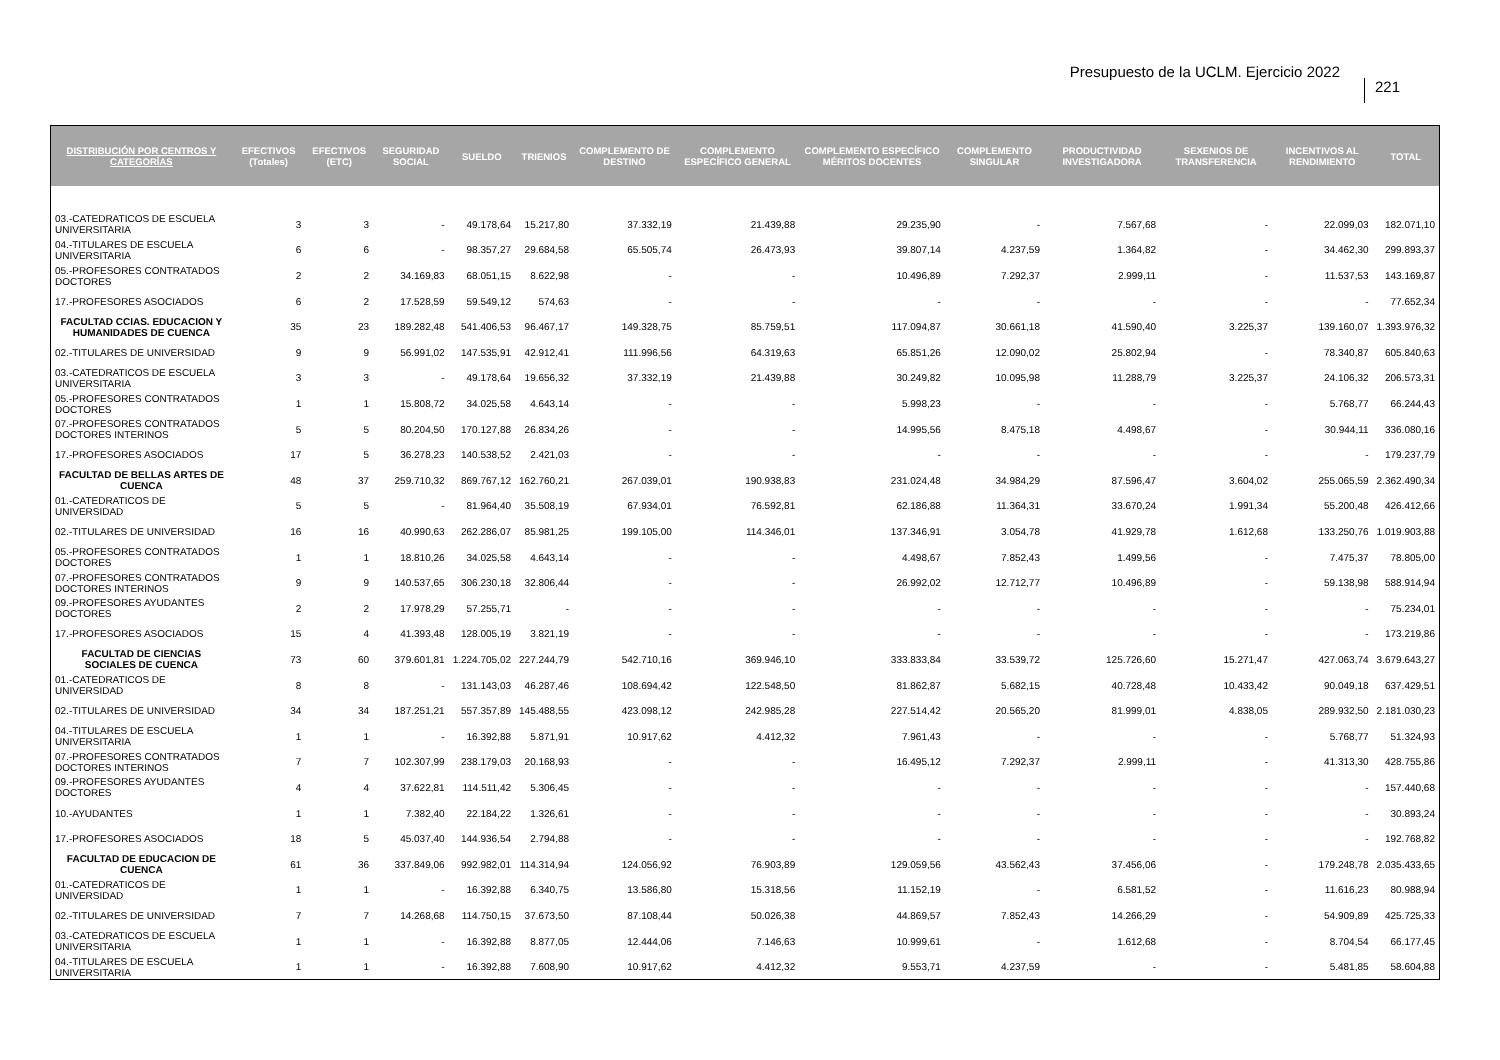Presupuesto de la UCLM. Ejercicio 2022
221
| DISTRIBUCIÓN POR CENTROS Y CATEGORÍAS | EFECTIVOS (Totales) | EFECTIVOS (ETC) | SEGURIDAD SOCIAL | SUELDO | TRIENIOS | COMPLEMENTO DE DESTINO | COMPLEMENTO ESPECÍFICO GENERAL | COMPLEMENTO ESPECÍFICO MÉRITOS DOCENTES | COMPLEMENTO SINGULAR | PRODUCTIVIDAD INVESTIGADORA | SEXENIOS DE TRANSFERENCIA | INCENTIVOS AL RENDIMIENTO | TOTAL |
| --- | --- | --- | --- | --- | --- | --- | --- | --- | --- | --- | --- | --- | --- |
| 03.-CATEDRATICOS DE ESCUELA UNIVERSITARIA | 3 | 3 | - | 49.178,64 | 15.217,80 | 37.332,19 | 21.439,88 | 29.235,90 | - | 7.567,68 | - | 22.099,03 | 182.071,10 |
| 04.-TITULARES DE ESCUELA UNIVERSITARIA | 6 | 6 | - | 98.357,27 | 29.684,58 | 65.505,74 | 26.473,93 | 39.807,14 | 4.237,59 | 1.364,82 | - | 34.462,30 | 299.893,37 |
| 05.-PROFESORES CONTRATADOS DOCTORES | 2 | 2 | 34.169,83 | 68.051,15 | 8.622,98 | - | - | 10.496,89 | 7.292,37 | 2.999,11 | - | 11.537,53 | 143.169,87 |
| 17.-PROFESORES ASOCIADOS | 6 | 2 | 17.528,59 | 59.549,12 | 574,63 | - | - | - | - | - | - | - | 77.652,34 |
| FACULTAD CCIAS. EDUCACION Y HUMANIDADES DE CUENCA | 35 | 23 | 189.282,48 | 541.406,53 | 96.467,17 | 149.328,75 | 85.759,51 | 117.094,87 | 30.661,18 | 41.590,40 | 3.225,37 | 139.160,07 | 1.393.976,32 |
| 02.-TITULARES DE UNIVERSIDAD | 9 | 9 | 56.991,02 | 147.535,91 | 42.912,41 | 111.996,56 | 64.319,63 | 65.851,26 | 12.090,02 | 25.802,94 | - | 78.340,87 | 605.840,63 |
| 03.-CATEDRATICOS DE ESCUELA UNIVERSITARIA | 3 | 3 | - | 49.178,64 | 19.656,32 | 37.332,19 | 21.439,88 | 30.249,82 | 10.095,98 | 11.288,79 | 3.225,37 | 24.106,32 | 206.573,31 |
| 05.-PROFESORES CONTRATADOS DOCTORES | 1 | 1 | 15.808,72 | 34.025,58 | 4.643,14 | - | - | 5.998,23 | - | - | - | 5.768,77 | 66.244,43 |
| 07.-PROFESORES CONTRATADOS DOCTORES INTERINOS | 5 | 5 | 80.204,50 | 170.127,88 | 26.834,26 | - | - | 14.995,56 | 8.475,18 | 4.498,67 | - | 30.944,11 | 336.080,16 |
| 17.-PROFESORES ASOCIADOS | 17 | 5 | 36.278,23 | 140.538,52 | 2.421,03 | - | - | - | - | - | - | - | 179.237,79 |
| FACULTAD DE BELLAS ARTES DE CUENCA | 48 | 37 | 259.710,32 | 869.767,12 | 162.760,21 | 267.039,01 | 190.938,83 | 231.024,48 | 34.984,29 | 87.596,47 | 3.604,02 | 255.065,59 | 2.362.490,34 |
| 01.-CATEDRATICOS DE UNIVERSIDAD | 5 | 5 | - | 81.964,40 | 35.508,19 | 67.934,01 | 76.592,81 | 62.186,88 | 11.364,31 | 33.670,24 | 1.991,34 | 55.200,48 | 426.412,66 |
| 02.-TITULARES DE UNIVERSIDAD | 16 | 16 | 40.990,63 | 262.286,07 | 85.981,25 | 199.105,00 | 114.346,01 | 137.346,91 | 3.054,78 | 41.929,78 | 1.612,68 | 133.250,76 | 1.019.903,88 |
| 05.-PROFESORES CONTRATADOS DOCTORES | 1 | 1 | 18.810,26 | 34.025,58 | 4.643,14 | - | - | 4.498,67 | 7.852,43 | 1.499,56 | - | 7.475,37 | 78.805,00 |
| 07.-PROFESORES CONTRATADOS DOCTORES INTERINOS | 9 | 9 | 140.537,65 | 306.230,18 | 32.806,44 | - | - | 26.992,02 | 12.712,77 | 10.496,89 | - | 59.138,98 | 588.914,94 |
| 09.-PROFESORES AYUDANTES DOCTORES | 2 | 2 | 17.978,29 | 57.255,71 | - | - | - | - | - | - | - | - | 75.234,01 |
| 17.-PROFESORES ASOCIADOS | 15 | 4 | 41.393,48 | 128.005,19 | 3.821,19 | - | - | - | - | - | - | - | 173.219,86 |
| FACULTAD DE CIENCIAS SOCIALES DE CUENCA | 73 | 60 | 379.601,81 | 1.224.705,02 | 227.244,79 | 542.710,16 | 369.946,10 | 333.833,84 | 33.539,72 | 125.726,60 | 15.271,47 | 427.063,74 | 3.679.643,27 |
| 01.-CATEDRATICOS DE UNIVERSIDAD | 8 | 8 | - | 131.143,03 | 46.287,46 | 108.694,42 | 122.548,50 | 81.862,87 | 5.682,15 | 40.728,48 | 10.433,42 | 90.049,18 | 637.429,51 |
| 02.-TITULARES DE UNIVERSIDAD | 34 | 34 | 187.251,21 | 557.357,89 | 145.488,55 | 423.098,12 | 242.985,28 | 227.514,42 | 20.565,20 | 81.999,01 | 4.838,05 | 289.932,50 | 2.181.030,23 |
| 04.-TITULARES DE ESCUELA UNIVERSITARIA | 1 | 1 | - | 16.392,88 | 5.871,91 | 10.917,62 | 4.412,32 | 7.961,43 | - | - | - | 5.768,77 | 51.324,93 |
| 07.-PROFESORES CONTRATADOS DOCTORES INTERINOS | 7 | 7 | 102.307,99 | 238.179,03 | 20.168,93 | - | - | 16.495,12 | 7.292,37 | 2.999,11 | - | 41.313,30 | 428.755,86 |
| 09.-PROFESORES AYUDANTES DOCTORES | 4 | 4 | 37.622,81 | 114.511,42 | 5.306,45 | - | - | - | - | - | - | - | 157.440,68 |
| 10.-AYUDANTES | 1 | 1 | 7.382,40 | 22.184,22 | 1.326,61 | - | - | - | - | - | - | - | 30.893,24 |
| 17.-PROFESORES ASOCIADOS | 18 | 5 | 45.037,40 | 144.936,54 | 2.794,88 | - | - | - | - | - | - | - | 192.768,82 |
| FACULTAD DE EDUCACION DE CUENCA | 61 | 36 | 337.849,06 | 992.982,01 | 114.314,94 | 124.056,92 | 76.903,89 | 129.059,56 | 43.562,43 | 37.456,06 | - | 179.248,78 | 2.035.433,65 |
| 01.-CATEDRATICOS DE UNIVERSIDAD | 1 | 1 | - | 16.392,88 | 6.340,75 | 13.586,80 | 15.318,56 | 11.152,19 | - | 6.581,52 | - | 11.616,23 | 80.988,94 |
| 02.-TITULARES DE UNIVERSIDAD | 7 | 7 | 14.268,68 | 114.750,15 | 37.673,50 | 87.108,44 | 50.026,38 | 44.869,57 | 7.852,43 | 14.266,29 | - | 54.909,89 | 425.725,33 |
| 03.-CATEDRATICOS DE ESCUELA UNIVERSITARIA | 1 | 1 | - | 16.392,88 | 8.877,05 | 12.444,06 | 7.146,63 | 10.999,61 | - | 1.612,68 | - | 8.704,54 | 66.177,45 |
| 04.-TITULARES DE ESCUELA UNIVERSITARIA | 1 | 1 | - | 16.392,88 | 7.608,90 | 10.917,62 | 4.412,32 | 9.553,71 | 4.237,59 | - | - | 5.481,85 | 58.604,88 |